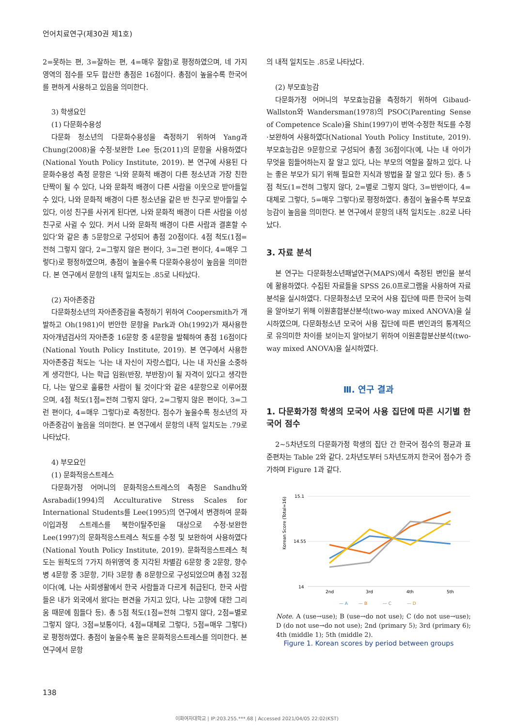언어치료연구(제30권 제1호)
2=못하는 편, 3=잘하는 편, 4=매우 잘함)로 평정하였으며, 네 가지 영역의 점수를 모두 합산한 총점은 16점이다. 총점이 높을수록 한국어를 편하게 사용하고 있음을 의미한다.
3) 학생요인
(1) 다문화수용성
다문화 청소년의 다문화수용성을 측정하기 위하여 Yang과 Chung(2008)을 수정·보완한 Lee 등(2011)의 문항을 사용하였다(National Youth Policy Institute, 2019). 본 연구에 사용된 다문화수용성 측정 문항은 ‘나와 문화적 배경이 다른 청소년과 가장 친한 단짝이 될 수 있다, 나와 문화적 배경이 다른 사람을 이웃으로 받아들일 수 있다, 나와 문화적 배경이 다른 청소년을 같은 반 친구로 받아들일 수 있다, 이성 친구를 사귀게 된다면, 나와 문화적 배경이 다른 사람을 이성 친구로 사귈 수 있다. 커서 나와 문화적 배경이 다른 사람과 결혼할 수 있다’와 같은 총 5문항으로 구성되어 총점 20점이다. 4점 척도(1점=전혀 그렇지 않다, 2=그렇지 않은 편이다, 3=그런 편이다, 4=매우 그렇다)로 평정하였으며, 총점이 높을수록 다문화수용성이 높음을 의미한다. 본 연구에서 문항의 내적 일치도는 .85로 나타났다.
(2) 자아존중감
다문화청소년의 자아존중감을 측정하기 위하여 Coopersmith가 개발하고 Oh(1981)이 번안한 문항을 Park과 Oh(1992)가 재사용한 자아개념검사의 자아존중 16문항 중 4문항을 발췌하여 총점 16점이다(National Youth Policy Institute, 2019). 본 연구에서 사용한 자아존중감 척도는 ‘나는 내 자신이 자랑스럽다, 나는 내 자신을 소중하게 생각한다, 나는 학급 임원(반장, 부반장)이 될 자격이 있다고 생각한다, 나는 앞으로 훌륭한 사람이 될 것이다’와 같은 4문항으로 이루어졌으며, 4점 척도(1점=전혀 그렇지 않다, 2=그렇지 않은 편이다, 3=그런 편이다, 4=매우 그렇다)로 측정한다. 점수가 높을수록 청소년의 자아존중감이 높음을 의미한다. 본 연구에서 문항의 내적 일치도는 .79로 나타났다.
4) 부모요인
(1) 문화적응스트레스
다문화가정 어머니의 문화적응스트레스의 측정은 Sandhu와 Asrabadi(1994)의 Acculturative Stress Scales for International Students를 Lee(1995)의 연구에서 변경하여 문화이입과정 스트레스를 북한이탈주민을 대상으로 수정·보완한 Lee(1997)의 문화적응스트레스 척도를 수정 및 보완하여 사용하였다(National Youth Policy Institute, 2019). 문화적응스트레스 척도는 원척도의 7가지 하위영역 중 지각된 차별감 6문항 중 2문항, 향수병 4문항 중 3문항, 기타 3문항 총 8문항으로 구성되었으며 총점 32점이다(예, 나는 사회생활에서 한국 사람들과 다르게 취급된다, 한국 사람들은 내가 외국에서 왔다는 편견을 가지고 있다, 나는 고향에 대한 그리움 때문에 힘들다 등). 총 5점 척도(1점=전혀 그렇지 않다, 2점=별로 그렇지 않다, 3점=보통이다, 4점=대체로 그렇다, 5점=매우 그렇다)로 평정하였다. 총점이 높을수록 높은 문화적응스트레스를 의미한다. 본 연구에서 문항
의 내적 일치도는 .85로 나타났다.
(2) 부모효능감
다문화가정 어머니의 부모효능감을 측정하기 위하여 Gibaud-Wallston와 Wandersman(1978)의 PSOC(Parenting Sense of Competence Scale)을 Shin(1997)이 번역·수정한 척도를 수정·보완하여 사용하였다(National Youth Policy Institute, 2019). 부모효능감은 9문항으로 구성되어 총점 36점이다(예, 나는 내 아이가 무엇을 힘들어하는지 잘 알고 있다, 나는 부모의 역할을 잘하고 있다. 나는 좋은 부모가 되기 위해 필요한 지식과 방법을 잘 알고 있다 등). 총 5점 척도(1=전혀 그렇지 않다, 2=별로 그렇지 않다, 3=반반이다, 4=대체로 그렇다, 5=매우 그렇다)로 평정하였다. 총점이 높을수록 부모효능감이 높음을 의미한다. 본 연구에서 문항의 내적 일치도는 .82로 나타났다.
3. 자료 분석
본 연구는 다문화청소년패널연구(MAPS)에서 측정된 변인을 분석에 활용하였다. 수집된 자료들을 SPSS 26.0프로그램을 사용하여 자료 분석을 실시하였다. 다문화청소년 모국어 사용 집단에 따른 한국어 능력을 알아보기 위해 이원혼합분산분석(two-way mixed ANOVA)을 실시하였으며, 다문화청소년 모국어 사용 집단에 따른 변인과의 통계적으로 유의미한 차이를 보이는지 알아보기 위하여 이원혼합분산분석(two-way mixed ANOVA)을 실시하였다.
Ⅲ. 연구 결과
1. 다문화가정 학생의 모국어 사용 집단에 따른 시기별 한국어 점수
2~5차년도의 다문화가정 학생의 집단 간 한국어 점수의 평균과 표준편차는 Table 2와 같다. 2차년도부터 5차년도까지 한국어 점수가 증가하며 Figure 1과 같다.
Korean Score (Total=16)
15.1
14.55
14
2nd
3rd
4th
5th
— A
— B
— C
— D
Note. A (use→use); B (use→do not use); C (do not use→use); D (do not use→do not use); 2nd (primary 5); 3rd (primary 6); 4th (middle 1); 5th (middle 2).
Figure 1. Korean scores by period between groups
138
이화여자대학교 | IP:203.255.***.68 | Accessed 2021/04/05 22:02(KST)